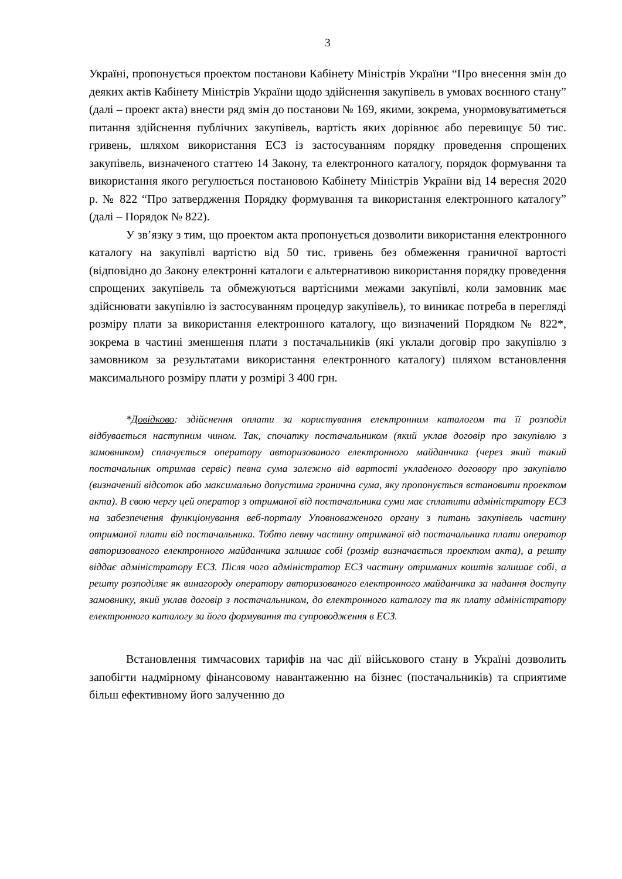3
Україні, пропонується проектом постанови Кабінету Міністрів України “Про внесення змін до деяких актів Кабінету Міністрів України щодо здійснення закупівель в умовах воєнного стану” (далі – проект акта) внести ряд змін до постанови № 169, якими, зокрема, унормовуватиметься питання здійснення публічних закупівель, вартість яких дорівнює або перевищує 50 тис. гривень, шляхом використання ЕСЗ із застосуванням порядку проведення спрощених закупівель, визначеного статтею 14 Закону, та електронного каталогу, порядок формування та використання якого регулюється постановою Кабінету Міністрів України від 14 вересня 2020 р. № 822 “Про затвердження Порядку формування та використання електронного каталогу” (далі – Порядок № 822).
У зв’язку з тим, що проектом акта пропонується дозволити використання електронного каталогу на закупівлі вартістю від 50 тис. гривень без обмеження граничної вартості (відповідно до Закону електронні каталоги є альтернативою використання порядку проведення спрощених закупівель та обмежуються вартісними межами закупівлі, коли замовник має здійснювати закупівлю із застосуванням процедур закупівель), то виникає потреба в перегляді розміру плати за використання електронного каталогу, що визначений Порядком № 822*, зокрема в частині зменшення плати з постачальників (які уклали договір про закупівлю з замовником за результатами використання електронного каталогу) шляхом встановлення максимального розміру плати у розмірі 3 400 грн.
*Довідково: здійснення оплати за користування електронним каталогом та її розподіл відбувається наступним чином. Так, спочатку постачальником (який уклав договір про закупівлю з замовником) сплачується оператору авторизованого електронного майданчика (через який такий постачальник отримав сервіс) певна сума залежно від вартості укладеного договору про закупівлю (визначений відсоток або максимально допустима гранична сума, яку пропонується встановити проектом акта). В свою чергу цей оператор з отриманої від постачальника суми має сплатити адміністратору ЕСЗ на забезпечення функціонування веб-порталу Уповноваженого органу з питань закупівель частину отриманої плати від постачальника. Тобто певну частину отриманої від постачальника плати оператор авторизованого електронного майданчика залишає собі (розмір визначається проектом акта), а решту віддає адміністратору ЕСЗ. Після чого адміністратор ЕСЗ частину отриманих коштів залишає собі, а решту розподіляє як винагороду оператору авторизованого електронного майданчика за надання доступу замовнику, який уклав договір з постачальником, до електронного каталогу та як плату адміністратору електронного каталогу за його формування та супроводження в ЕСЗ.
Встановлення тимчасових тарифів на час дії військового стану в Україні дозволить запобігти надмірному фінансовому навантаженню на бізнес (постачальників) та сприятиме більш ефективному його залученню до